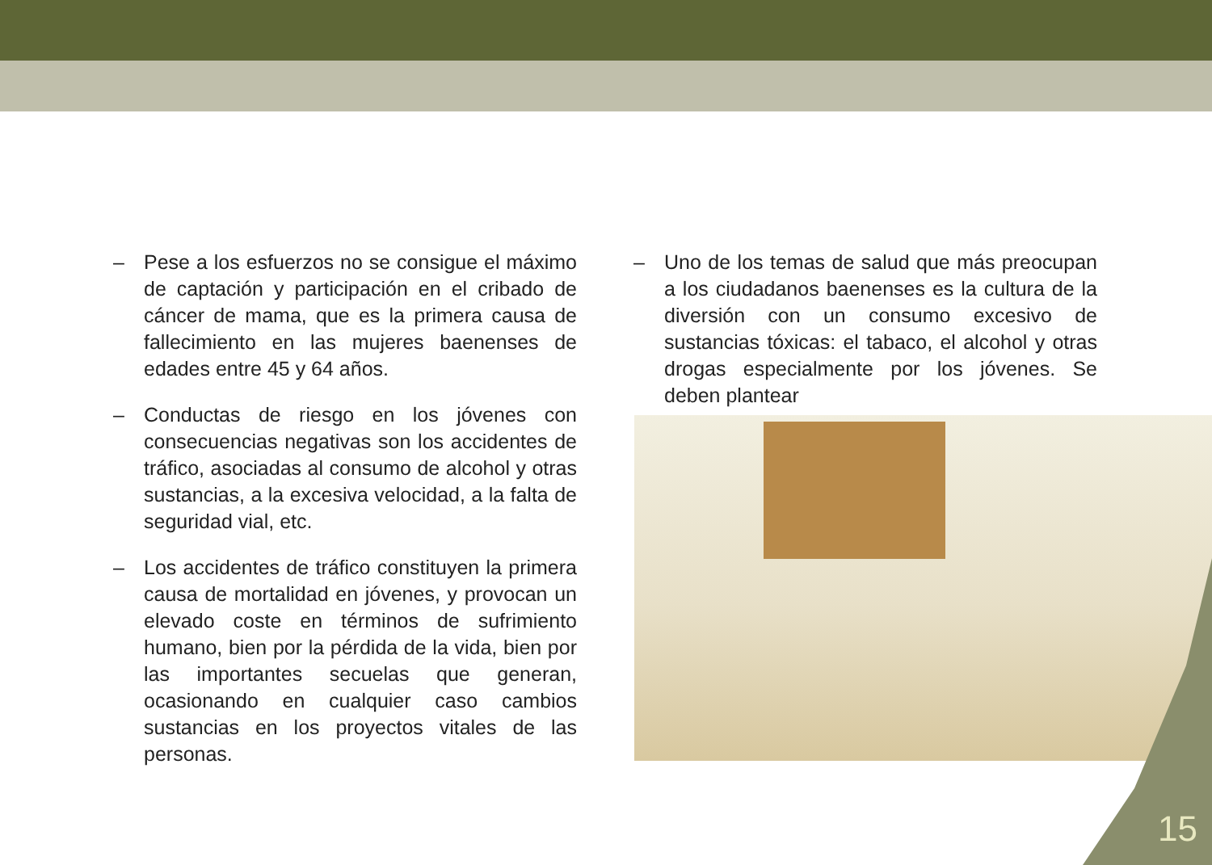– Pese a los esfuerzos no se consigue el máximo de captación y participación en el cribado de cáncer de mama, que es la primera causa de fallecimiento en las mujeres baenenses de edades entre 45 y 64 años.
– Conductas de riesgo en los jóvenes con consecuencias negativas son los accidentes de tráfico, asociadas al consumo de alcohol y otras sustancias, a la excesiva velocidad, a la falta de seguridad vial, etc.
– Los accidentes de tráfico constituyen la primera causa de mortalidad en jóvenes, y provocan un elevado coste en términos de sufrimiento humano, bien por la pérdida de la vida, bien por las importantes secuelas que generan, ocasionando en cualquier caso cambios sustancias en los proyectos vitales de las personas.
– Uno de los temas de salud que más preocupan a los ciudadanos baenenses es la cultura de la diversión con un consumo excesivo de sustancias tóxicas: el tabaco, el alcohol y otras drogas especialmente por los jóvenes. Se deben plantear
15